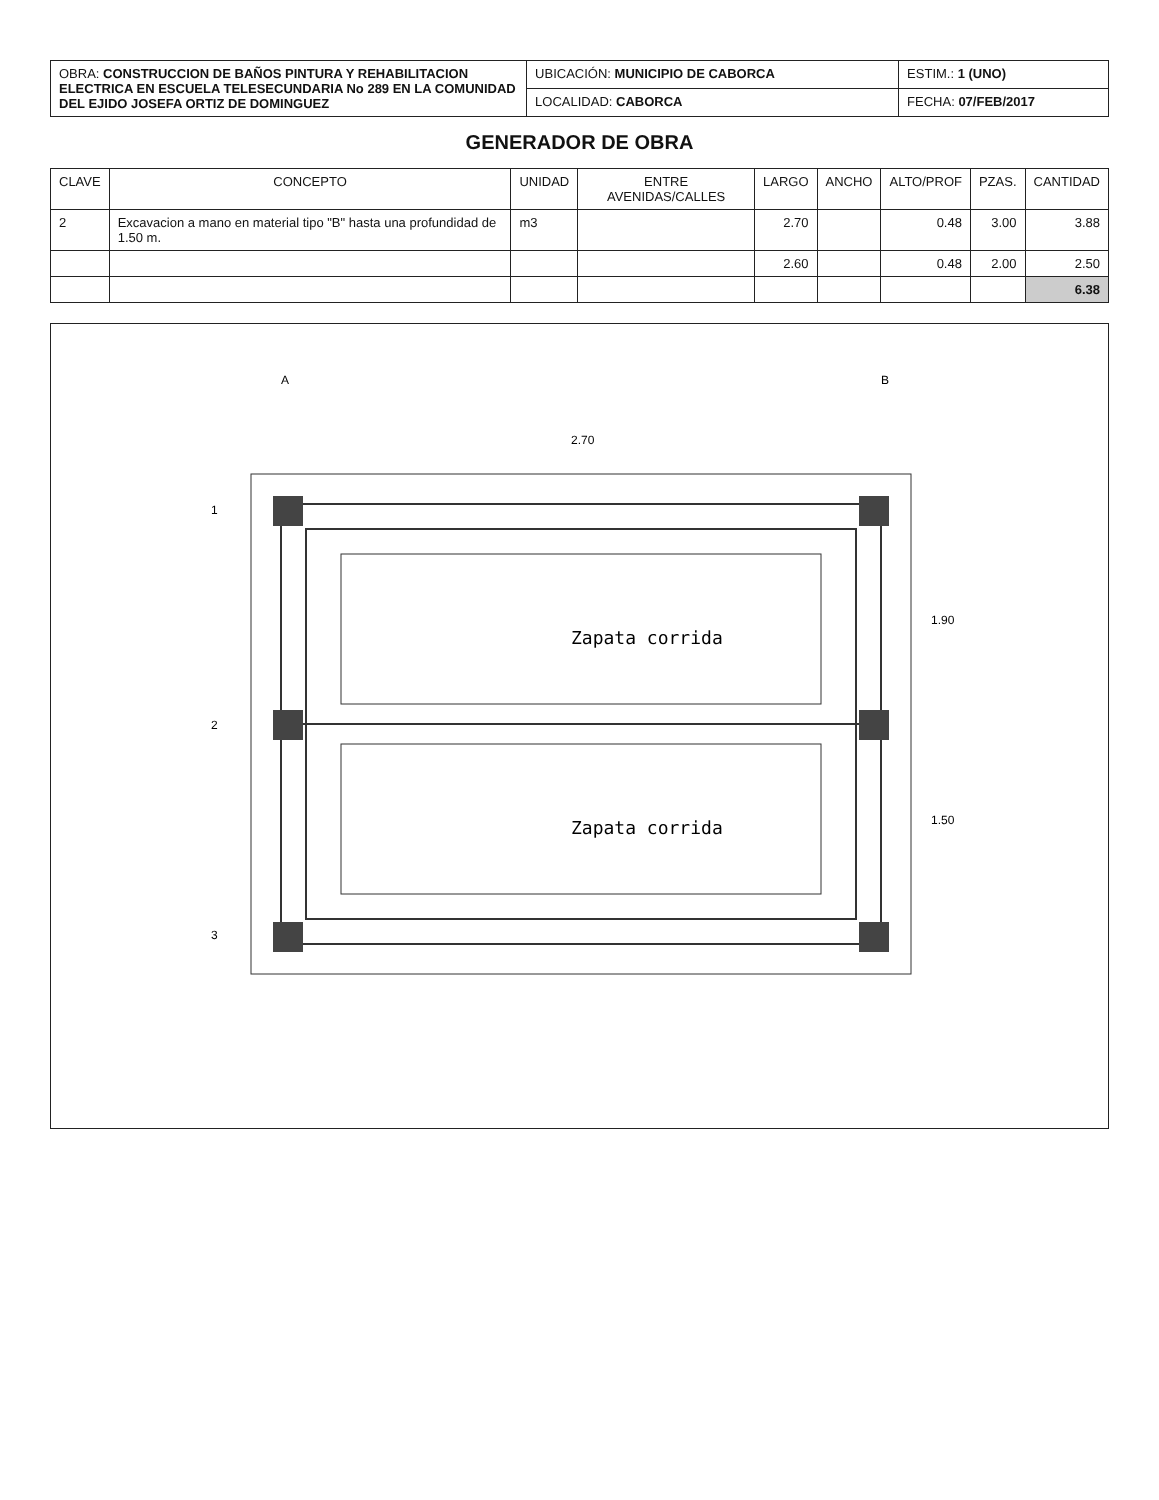| OBRA: CONSTRUCCION DE BAÑOS PINTURA Y REHABILITACION ELECTRICA EN ESCUELA TELESECUNDARIA No 289 EN LA COMUNIDAD DEL EJIDO JOSEFA ORTIZ DE DOMINGUEZ | UBICACIÓN: MUNICIPIO DE CABORCA | ESTIM.: 1 (UNO) |
| | LOCALIDAD: CABORCA | FECHA: 07/FEB/2017 |
GENERADOR DE OBRA
| CLAVE | CONCEPTO | UNIDAD | ENTRE AVENIDAS/CALLES | LARGO | ANCHO | ALTO/PROF | PZAS. | CANTIDAD |
| --- | --- | --- | --- | --- | --- | --- | --- | --- |
| 2 | Excavacion a mano en material tipo "B" hasta una profundidad de 1.50 m. | m3 | | 2.70 | | 0.48 | 3.00 | 3.88 |
| | | | | 2.60 | | 0.48 | 2.00 | 2.50 |
| | | | | | | | | 6.38 |
Zapata corrida
Zapata corrida
2.70
1.90
1.50
1
2
3
A
B